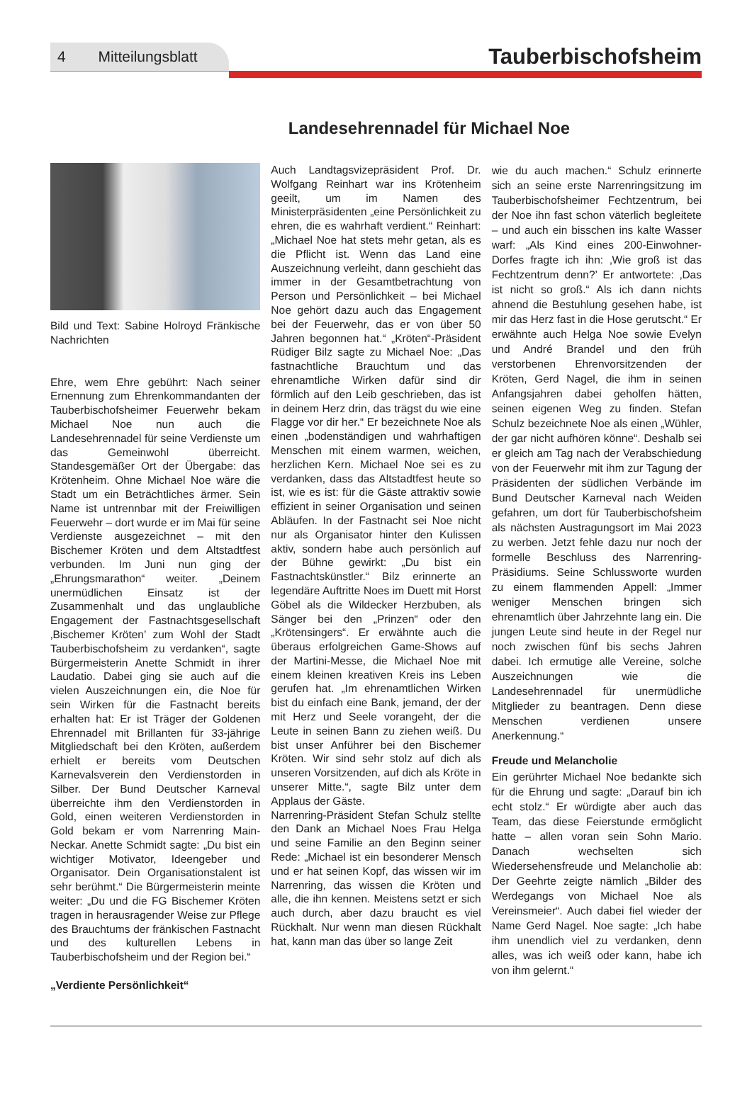4 Mitteilungsblatt
Tauberbischofsheim
Landesehrennadel für Michael Noe
Bild und Text: Sabine Holroyd Fränkische Nachrichten
Ehre, wem Ehre gebührt: Nach seiner Ernennung zum Ehrenkommandanten der Tauberbischofsheimer Feuerwehr bekam Michael Noe nun auch die Landesehrennadel für seine Verdienste um das Gemeinwohl überreicht. Standesgemäßer Ort der Übergabe: das Krötenheim. Ohne Michael Noe wäre die Stadt um ein Beträchtliches ärmer. Sein Name ist untrennbar mit der Freiwilligen Feuerwehr – dort wurde er im Mai für seine Verdienste ausgezeichnet – mit den Bischemer Kröten und dem Altstadtfest verbunden. Im Juni nun ging der „Ehrungsmarathon“ weiter. „Deinem unermüdlichen Einsatz ist der Zusammenhalt und das unglaubliche Engagement der Fastnachtsgesellschaft ‚Bischemer Kröten’ zum Wohl der Stadt Tauberbischofsheim zu verdanken“, sagte Bürgermeisterin Anette Schmidt in ihrer Laudatio. Dabei ging sie auch auf die vielen Auszeichnungen ein, die Noe für sein Wirken für die Fastnacht bereits erhalten hat: Er ist Träger der Goldenen Ehrennadel mit Brillanten für 33-jährige Mitgliedschaft bei den Kröten, außerdem erhielt er bereits vom Deutschen Karnevalsverein den Verdienstorden in Silber. Der Bund Deutscher Karneval überreichte ihm den Verdienstorden in Gold, einen weiteren Verdienstorden in Gold bekam er vom Narrenring Main-Neckar. Anette Schmidt sagte: „Du bist ein wichtiger Motivator, Ideengeber und Organisator. Dein Organisationstalent ist sehr berühmt.“ Die Bürgermeisterin meinte weiter: „Du und die FG Bischemer Kröten tragen in herausragender Weise zur Pflege des Brauchtums der fränkischen Fastnacht und des kulturellen Lebens in Tauberbischofsheim und der Region bei.“
„Verdiente Persönlichkeit“
Auch Landtagsvizepräsident Prof. Dr. Wolfgang Reinhart war ins Krötenheim geeilt, um im Namen des Ministerpräsidenten „eine Persönlichkeit zu ehren, die es wahrhaft verdient.“ Reinhart: „Michael Noe hat stets mehr getan, als es die Pflicht ist. Wenn das Land eine Auszeichnung verleiht, dann geschieht das immer in der Gesamtbetrachtung von Person und Persönlichkeit – bei Michael Noe gehört dazu auch das Engagement bei der Feuerwehr, das er von über 50 Jahren begonnen hat.“ „Kröten“-Präsident Rüdiger Bilz sagte zu Michael Noe: „Das fastnachtliche Brauchtum und das ehrenamtliche Wirken dafür sind dir förmlich auf den Leib geschrieben, das ist in deinem Herz drin, das trägst du wie eine Flagge vor dir her.“ Er bezeichnete Noe als einen „bodenständigen und wahrhaftigen Menschen mit einem warmen, weichen, herzlichen Kern. Michael Noe sei es zu verdanken, dass das Altstadtfest heute so ist, wie es ist: für die Gäste attraktiv sowie effizient in seiner Organisation und seinen Abläufen. In der Fastnacht sei Noe nicht nur als Organisator hinter den Kulissen aktiv, sondern habe auch persönlich auf der Bühne gewirkt: „Du bist ein Fastnachtskünstler.“ Bilz erinnerte an legendäre Auftritte Noes im Duett mit Horst Göbel als die Wildecker Herzbuben, als Sänger bei den „Prinzen“ oder den „Krötensingers“. Er erwähnte auch die überaus erfolgreichen Game-Shows auf der Martini-Messe, die Michael Noe mit einem kleinen kreativen Kreis ins Leben gerufen hat. „Im ehrenamtlichen Wirken bist du einfach eine Bank, jemand, der der mit Herz und Seele vorangeht, der die Leute in seinen Bann zu ziehen weiß. Du bist unser Anführer bei den Bischemer Kröten. Wir sind sehr stolz auf dich als unseren Vorsitzenden, auf dich als Kröte in unserer Mitte.“, sagte Bilz unter dem Applaus der Gäste.
Narrenring-Präsident Stefan Schulz stellte den Dank an Michael Noes Frau Helga und seine Familie an den Beginn seiner Rede: „Michael ist ein besonderer Mensch und er hat seinen Kopf, das wissen wir im Narrenring, das wissen die Kröten und alle, die ihn kennen. Meistens setzt er sich auch durch, aber dazu braucht es viel Rückhalt. Nur wenn man diesen Rückhalt hat, kann man das über so lange Zeit
wie du auch machen.“ Schulz erinnerte sich an seine erste Narrenringsitzung im Tauberbischofsheimer Fechtzentrum, bei der Noe ihn fast schon väterlich begleitete – und auch ein bisschen ins kalte Wasser warf: „Als Kind eines 200-Einwohner-Dorfes fragte ich ihn: ‚Wie groß ist das Fechtzentrum denn?’ Er antwortete: ‚Das ist nicht so groß.“ Als ich dann nichts ahnend die Bestuhlung gesehen habe, ist mir das Herz fast in die Hose gerutscht.“ Er erwähnte auch Helga Noe sowie Evelyn und André Brandel und den früh verstorbenen Ehrenvorsitzenden der Kröten, Gerd Nagel, die ihm in seinen Anfangsjahren dabei geholfen hätten, seinen eigenen Weg zu finden. Stefan Schulz bezeichnete Noe als einen „Wühler, der gar nicht aufhören könne“. Deshalb sei er gleich am Tag nach der Verabschiedung von der Feuerwehr mit ihm zur Tagung der Präsidenten der südlichen Verbände im Bund Deutscher Karneval nach Weiden gefahren, um dort für Tauberbischofsheim als nächsten Austragungsort im Mai 2023 zu werben. Jetzt fehle dazu nur noch der formelle Beschluss des Narrenring-Präsidiums. Seine Schlussworte wurden zu einem flammenden Appell: „Immer weniger Menschen bringen sich ehrenamtlich über Jahrzehnte lang ein. Die jungen Leute sind heute in der Regel nur noch zwischen fünf bis sechs Jahren dabei. Ich ermutige alle Vereine, solche Auszeichnungen wie die Landesehrennadel für unermüdliche Mitglieder zu beantragen. Denn diese Menschen verdienen unsere Anerkennung.“
Freude und Melancholie
Ein gerührter Michael Noe bedankte sich für die Ehrung und sagte: „Darauf bin ich echt stolz.“ Er würdigte aber auch das Team, das diese Feierstunde ermöglicht hatte – allen voran sein Sohn Mario. Danach wechselten sich Wiedersehensfreude und Melancholie ab: Der Geehrte zeigte nämlich „Bilder des Werdegangs von Michael Noe als Vereinsmeier“. Auch dabei fiel wieder der Name Gerd Nagel. Noe sagte: „Ich habe ihm unendlich viel zu verdanken, denn alles, was ich weiß oder kann, habe ich von ihm gelernt.“